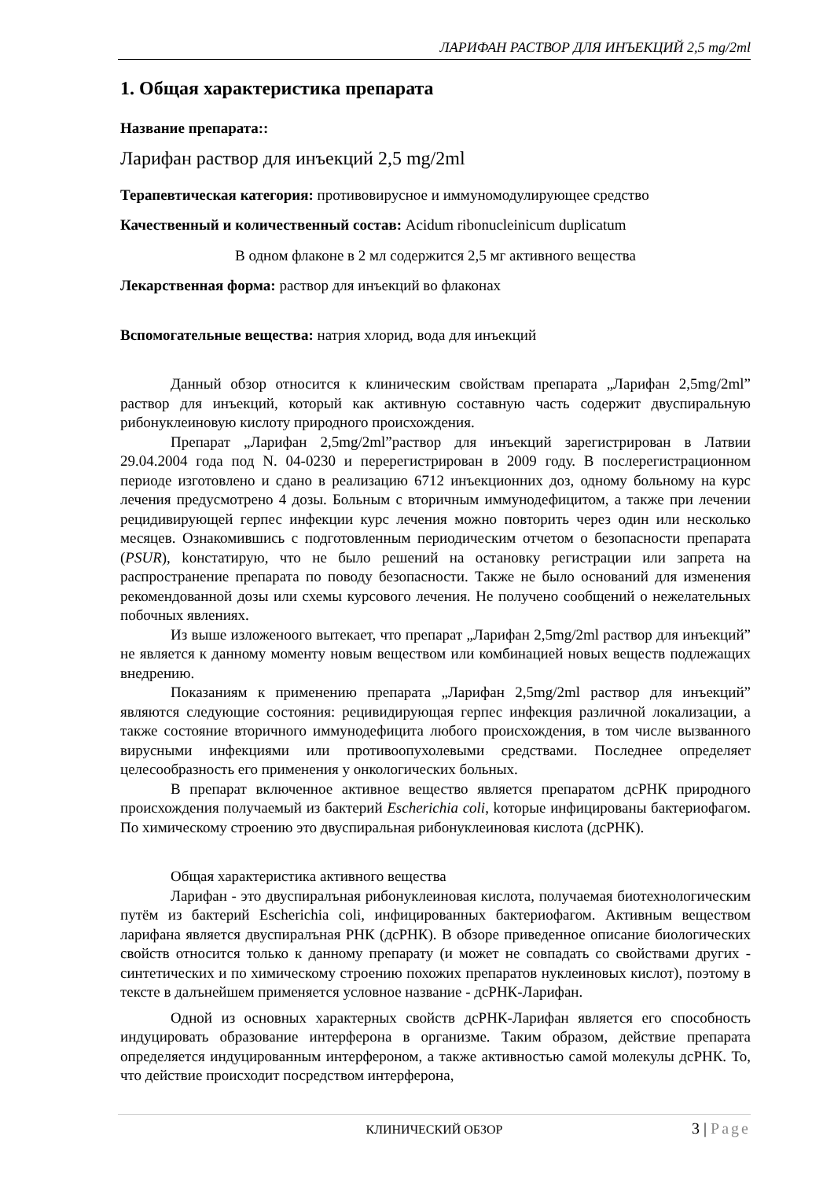ЛАРИФАН РАСТВОР ДЛЯ ИНЪЕКЦИЙ 2,5 mg/2ml
1. Общая характеристика препарата
Название препарата::
Ларифан раствор для инъекций 2,5 mg/2ml
Терапевтическая категория: противовирусное и иммуномодулирующее средство
Качественный и количественный состав: Acidum ribonucleinicum duplicatum
В одном флаконе в 2 мл содержится 2,5 мг активного вещества
Лекарственная форма: раствор для инъекций во флаконах
Вспомогательные вещества: натрия хлорид, вода для инъекций
Данный обзор относится к клиническим свойствам препарата „Ларифан 2,5mg/2ml” раствор для инъекций, который как активную составную часть содержит двуспиральную рибонуклеиновую кислоту природного происхождения.
Препарат „Ларифан 2,5mg/2ml”раствор для инъекций зарегистрирован в Латвии 29.04.2004 года под N. 04-0230 и перерегистрирован в 2009 году. В послерегистрационном периоде изготовлено и сдано в реализацию 6712 инъекционних доз, одному больному на курс лечения предусмотрено 4 дозы. Больным с вторичным иммунодефицитом, а также при лечении рецидивирующей герпес инфекции курс лечения можно повторить через один или несколько месяцев. Ознакомившись с подготовленным периодическим отчетом о безопасности препарата (PSUR), kонстатирую, что не было решений на остановку регистрации или запрета на распространение препарата по поводу безопасности. Также не было оснований для изменения рекомендованной дозы или схемы курсового лечения. Не получено сообщений о нежелательных побочных явлениях.
Из выше изложеноого вытекает, что препарат „Ларифан 2,5mg/2ml раствор для инъекций” не является к данному моменту новым веществом или комбинацией новых веществ подлежащих внедрению.
Показаниям к применению препарата „Ларифан 2,5mg/2ml раствор для инъекций” являются следующие состояния: рецивидирующая герпес инфекция различной локализации, а также состояние вторичного иммунодефицита любого происхождения, в том числе вызванного вирусными инфекциями или противоопухолевыми средствами. Последнее определяет целесообразность его применения у онкологических больных.
В препарат включенное активное вещество является препаратом дсРНК природного происхождения получаемый из бактерий Escherichia coli, kоторые инфицированы бактериофагом. По химическому строению это двуспиральная рибонуклеиновая кислота (дсРНК).
Общая характеристика активного вещества
Ларифан - это двуспиралъная рибонуклеиновая кислота, получаемая биотехнологическим путём из бактерий Escherichia coli, инфицированных бактериофагом. Активным веществом ларифана является двуспиралъная РНК (дсРНК). В обзоре приведенное описание биологических свойств относится только к данному препарату (и может не совпадать со свойствами других - синтетических и по химическому строению похожих препаратов нуклеиновых кислот), поэтому в тексте в далънейшем применяется условное название - дсРНК-Ларифан.
Одной из основных характерных свойств дсРНК-Ларифан является его способность индуцировать образование интерферона в организме. Таким образом, действие препарата определяется индуцированным интерфероном, а также активностью самой молекулы дсРНК. То, что действие происходит посредством интерферона,
КЛИНИЧЕСКИЙ ОБЗОР
3 | Page